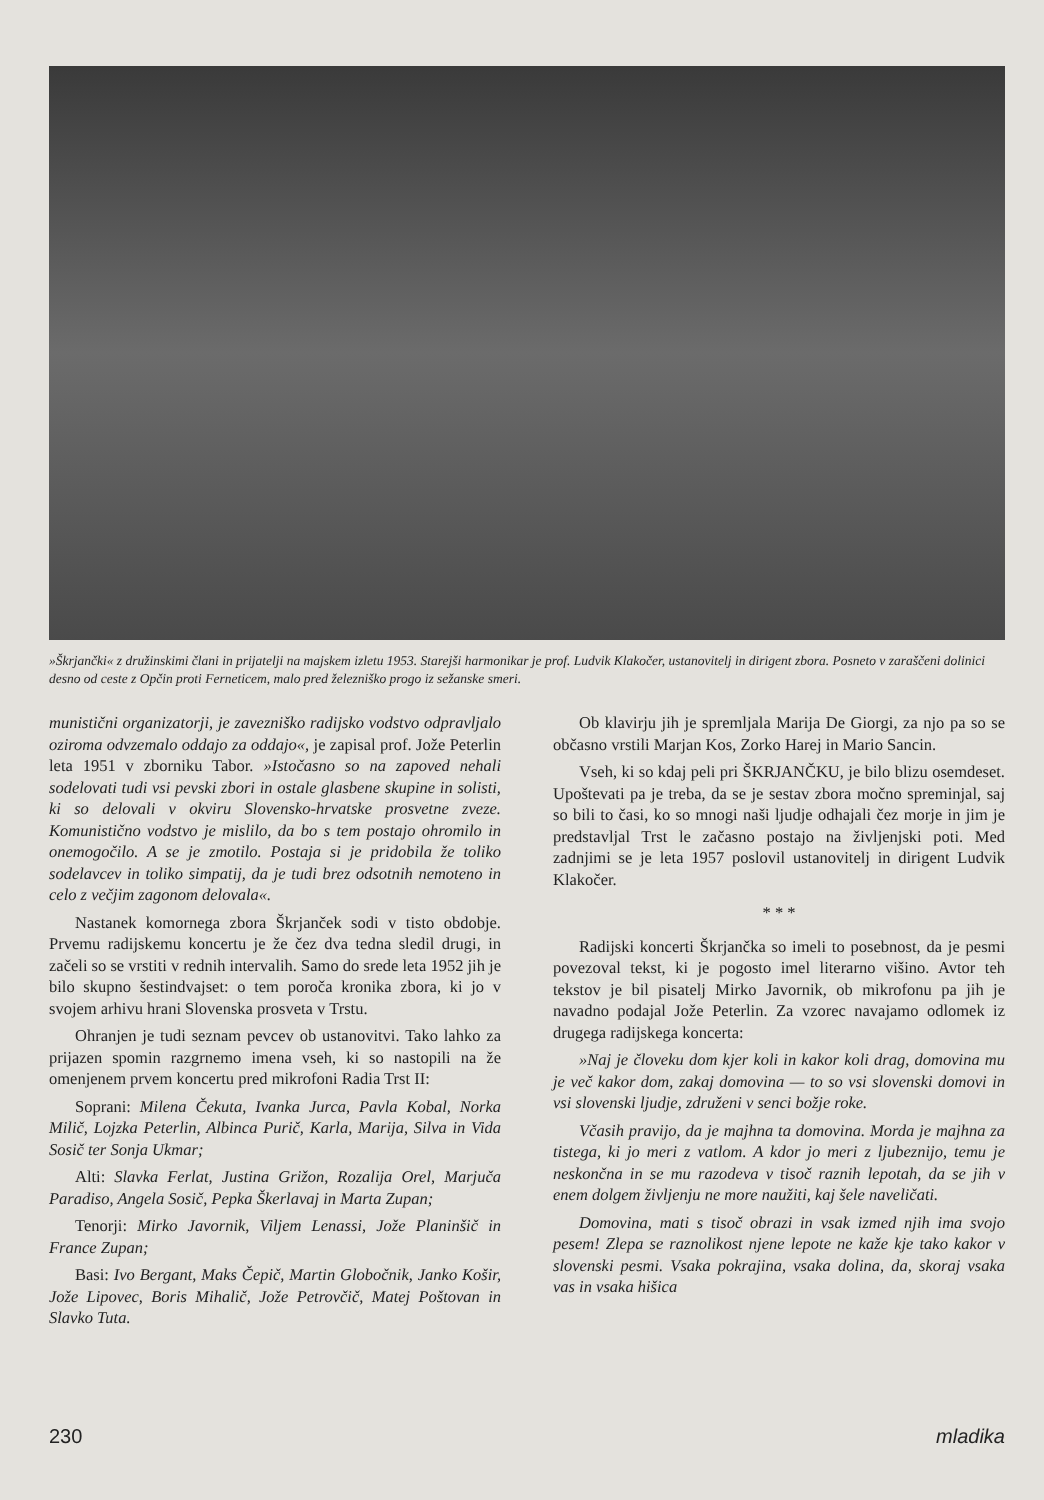»Škrjančki« z družinskimi člani in prijatelji na majskem izletu 1953. Starejši harmonikar je prof. Ludvik Klakočer, ustanovitelj in dirigent zbora. Posneto v zaraščeni dolinici desno od ceste z Opčin proti Ferneticem, malo pred železniško progo iz sežanske smeri.
munistični organizatorji, je zavezniško radijsko vodstvo odpravljalo oziroma odvzemalo oddajo za oddajo«, je zapisal prof. Jože Peterlin leta 1951 v zborniku Tabor. »Istočasno so na zapoved nehali sodelovati tudi vsi pevski zbori in ostale glasbene skupine in solisti, ki so delovali v okviru Slovensko-hrvatske prosvetne zveze. Komunistično vodstvo je mislilo, da bo s tem postajo ohromilo in onemogočilo. A se je zmotilo. Postaja si je pridobila že toliko sodelavcev in toliko simpatij, da je tudi brez odsotnih nemoteno in celo z večjim zagonom delovala«.
Nastanek komornega zbora Škrjanček sodi v tisto obdobje. Prvemu radijskemu koncertu je že čez dva tedna sledil drugi, in začeli so se vrstiti v rednih intervalih. Samo do srede leta 1952 jih je bilo skupno šestindvajset: o tem poroča kronika zbora, ki jo v svojem arhivu hrani Slovenska prosveta v Trstu.
Ohranjen je tudi seznam pevcev ob ustanovitvi. Tako lahko za prijazen spomin razgrnemo imena vseh, ki so nastopili na že omenjenem prvem koncertu pred mikrofoni Radia Trst II:
Soprani: Milena Čekuta, Ivanka Jurca, Pavla Kobal, Norka Milič, Lojzka Peterlin, Albinca Purič, Karla, Marija, Silva in Vida Sosič ter Sonja Ukmar;
Alti: Slavka Ferlat, Justina Grižon, Rozalija Orel, Marjuča Paradiso, Angela Sosič, Pepka Škerlavaj in Marta Zupan;
Tenorji: Mirko Javornik, Viljem Lenassi, Jože Planinšič in France Zupan;
Basi: Ivo Bergant, Maks Čepič, Martin Globočnik, Janko Košir, Jože Lipovec, Boris Mihalič, Jože Petrovčič, Matej Poštovan in Slavko Tuta.
Ob klavirju jih je spremljala Marija De Giorgi, za njo pa so se občasno vrstili Marjan Kos, Zorko Harej in Mario Sancin.
Vseh, ki so kdaj peli pri ŠKRJANČKU, je bilo blizu osemdeset. Upoštevati pa je treba, da se je sestav zbora močno spreminjal, saj so bili to časi, ko so mnogi naši ljudje odhajali čez morje in jim je predstavljal Trst le začasno postajo na življenjski poti. Med zadnjimi se je leta 1957 poslovil ustanovitelj in dirigent Ludvik Klakočer.
* * *
Radijski koncerti Škrjančka so imeli to posebnost, da je pesmi povezoval tekst, ki je pogosto imel literarno višino. Avtor teh tekstov je bil pisatelj Mirko Javornik, ob mikrofonu pa jih je navadno podajal Jože Peterlin. Za vzorec navajamo odlomek iz drugega radijskega koncerta:
»Naj je človeku dom kjer koli in kakor koli drag, domovina mu je več kakor dom, zakaj domovina — to so vsi slovenski domovi in vsi slovenski ljudje, združeni v senci božje roke.
Včasih pravijo, da je majhna ta domovina. Morda je majhna za tistega, ki jo meri z vatlom. A kdor jo meri z ljubeznijo, temu je neskončna in se mu razodeva v tisoč raznih lepotah, da se jih v enem dolgem življenju ne more naužiti, kaj šele naveličati.
Domovina, mati s tisoč obrazi in vsak izmed njih ima svojo pesem! Zlepa se raznolikost njene lepote ne kaže kje tako kakor v slovenski pesmi. Vsaka pokrajina, vsaka dolina, da, skoraj vsaka vas in vsaka hišica
230 mladika